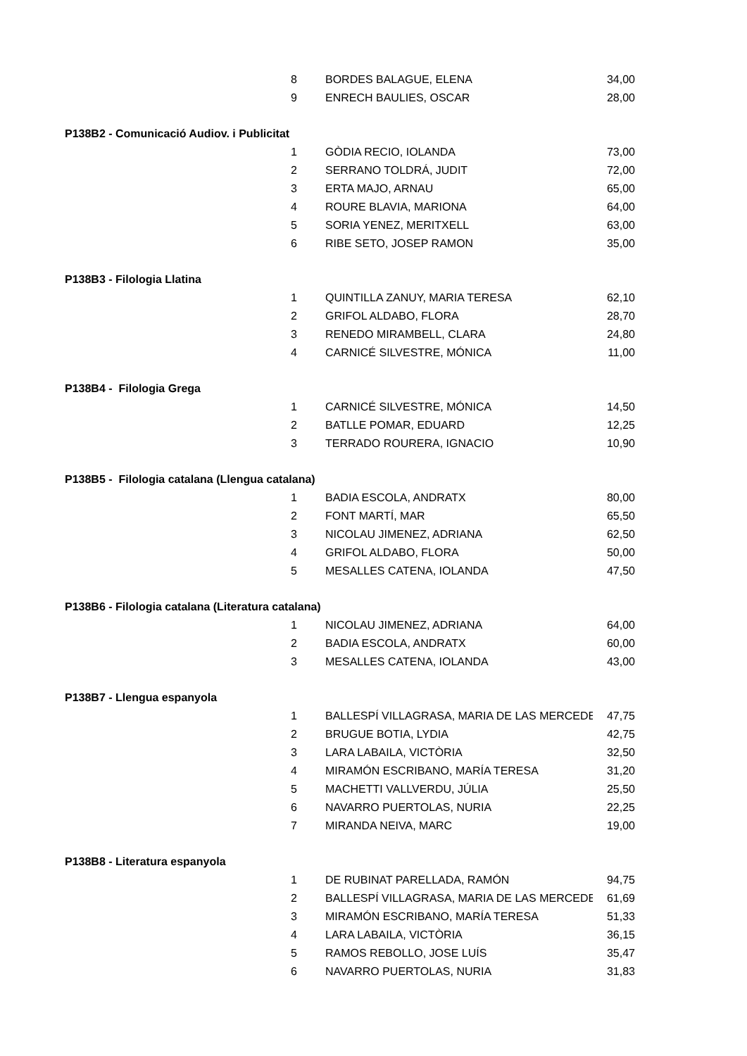| 8 | BORDES BALAGUE, ELENA | 34,00 |
| 9 | ENRECH BAULIES, OSCAR | 28,00 |
| P138B2 - Comunicació Audiov. i Publicitat | | |
| 1 | GÒDIA RECIO, IOLANDA | 73,00 |
| 2 | SERRANO TOLDRÁ, JUDIT | 72,00 |
| 3 | ERTA MAJO, ARNAU | 65,00 |
| 4 | ROURE BLAVIA, MARIONA | 64,00 |
| 5 | SORIA YENEZ, MERITXELL | 63,00 |
| 6 | RIBE SETO, JOSEP RAMON | 35,00 |
| P138B3 - Filologia Llatina | | |
| 1 | QUINTILLA ZANUY, MARIA TERESA | 62,10 |
| 2 | GRIFOL ALDABO, FLORA | 28,70 |
| 3 | RENEDO MIRAMBELL, CLARA | 24,80 |
| 4 | CARNICÉ SILVESTRE, MÓNICA | 11,00 |
| P138B4 - Filologia Grega | | |
| 1 | CARNICÉ SILVESTRE, MÓNICA | 14,50 |
| 2 | BATLLE POMAR, EDUARD | 12,25 |
| 3 | TERRADO ROURERA, IGNACIO | 10,90 |
| P138B5 - Filologia catalana (Llengua catalana) | | |
| 1 | BADIA ESCOLA, ANDRATX | 80,00 |
| 2 | FONT MARTÍ, MAR | 65,50 |
| 3 | NICOLAU JIMENEZ, ADRIANA | 62,50 |
| 4 | GRIFOL ALDABO, FLORA | 50,00 |
| 5 | MESALLES CATENA, IOLANDA | 47,50 |
| P138B6 - Filologia catalana (Literatura catalana) | | |
| 1 | NICOLAU JIMENEZ, ADRIANA | 64,00 |
| 2 | BADIA ESCOLA, ANDRATX | 60,00 |
| 3 | MESALLES CATENA, IOLANDA | 43,00 |
| P138B7 - Llengua espanyola | | |
| 1 | BALLESPÍ VILLAGRASA, MARIA DE LAS MERCEDE | 47,75 |
| 2 | BRUGUE BOTIA, LYDIA | 42,75 |
| 3 | LARA LABAILA, VICTÒRIA | 32,50 |
| 4 | MIRAMÓN ESCRIBANO, MARÍA TERESA | 31,20 |
| 5 | MACHETTI VALLVERDU, JÚLIA | 25,50 |
| 6 | NAVARRO PUERTOLAS, NURIA | 22,25 |
| 7 | MIRANDA NEIVA, MARC | 19,00 |
| P138B8 - Literatura espanyola | | |
| 1 | DE RUBINAT PARELLADA, RAMÓN | 94,75 |
| 2 | BALLESPÍ VILLAGRASA, MARIA DE LAS MERCEDE | 61,69 |
| 3 | MIRAMÓN ESCRIBANO, MARÍA TERESA | 51,33 |
| 4 | LARA LABAILA, VICTÒRIA | 36,15 |
| 5 | RAMOS REBOLLO, JOSE LUÍS | 35,47 |
| 6 | NAVARRO PUERTOLAS, NURIA | 31,83 |